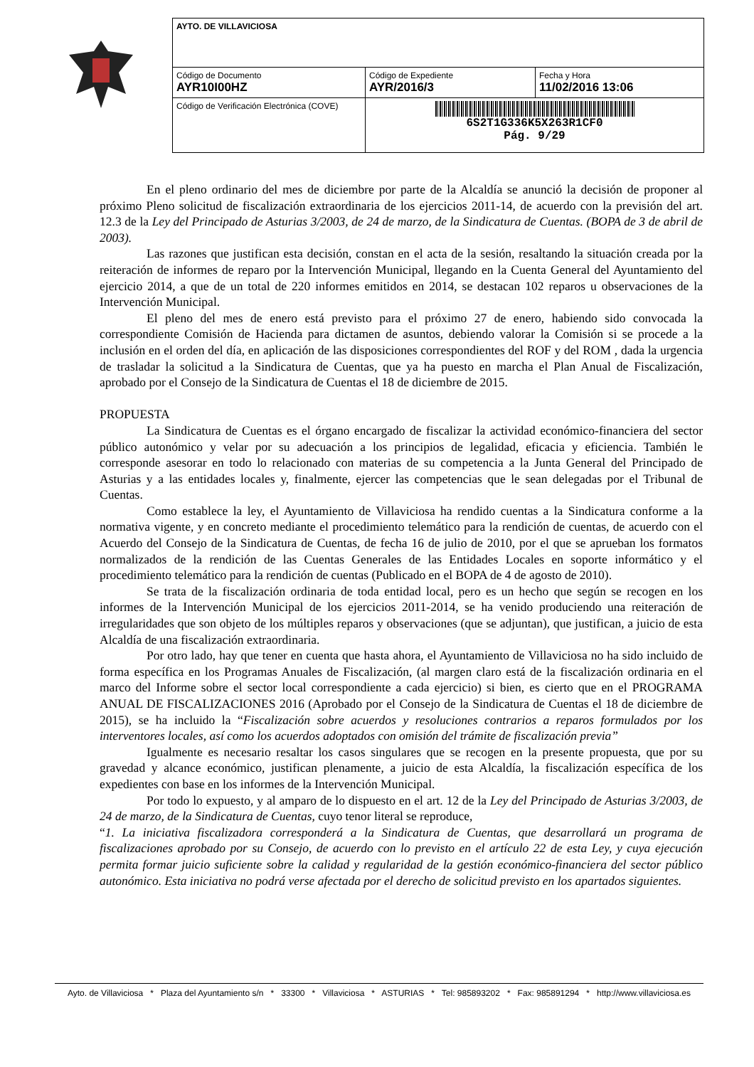| AYTO. DE VILLAVICIOSA | | |
| Código de Documento AYR10I00HZ | Código de Expediente AYR/2016/3 | Fecha y Hora 11/02/2016 13:06 |
| Código de Verificación Electrónica (COVE) | 6S2T1G336K5X263R1CF0 Pág. 9/29 | |
En el pleno ordinario del mes de diciembre por parte de la Alcaldía se anunció la decisión de proponer al próximo Pleno solicitud de fiscalización extraordinaria de los ejercicios 2011-14, de acuerdo con la previsión del art. 12.3 de la Ley del Principado de Asturias 3/2003, de 24 de marzo, de la Sindicatura de Cuentas. (BOPA de 3 de abril de 2003).
Las razones que justifican esta decisión, constan en el acta de la sesión, resaltando la situación creada por la reiteración de informes de reparo por la Intervención Municipal, llegando en la Cuenta General del Ayuntamiento del ejercicio 2014, a que de un total de 220 informes emitidos en 2014, se destacan 102 reparos u observaciones de la Intervención Municipal.
El pleno del mes de enero está previsto para el próximo 27 de enero, habiendo sido convocada la correspondiente Comisión de Hacienda para dictamen de asuntos, debiendo valorar la Comisión si se procede a la inclusión en el orden del día, en aplicación de las disposiciones correspondientes del ROF y del ROM , dada la urgencia de trasladar la solicitud a la Sindicatura de Cuentas, que ya ha puesto en marcha el Plan Anual de Fiscalización, aprobado por el Consejo de la Sindicatura de Cuentas el 18 de diciembre de 2015.
PROPUESTA
La Sindicatura de Cuentas es el órgano encargado de fiscalizar la actividad económico-financiera del sector público autonómico y velar por su adecuación a los principios de legalidad, eficacia y eficiencia. También le corresponde asesorar en todo lo relacionado con materias de su competencia a la Junta General del Principado de Asturias y a las entidades locales y, finalmente, ejercer las competencias que le sean delegadas por el Tribunal de Cuentas.
Como establece la ley, el Ayuntamiento de Villaviciosa ha rendido cuentas a la Sindicatura conforme a la normativa vigente, y en concreto mediante el procedimiento telemático para la rendición de cuentas, de acuerdo con el Acuerdo del Consejo de la Sindicatura de Cuentas, de fecha 16 de julio de 2010, por el que se aprueban los formatos normalizados de la rendición de las Cuentas Generales de las Entidades Locales en soporte informático y el procedimiento telemático para la rendición de cuentas (Publicado en el BOPA de 4 de agosto de 2010).
Se trata de la fiscalización ordinaria de toda entidad local, pero es un hecho que según se recogen en los informes de la Intervención Municipal de los ejercicios 2011-2014, se ha venido produciendo una reiteración de irregularidades que son objeto de los múltiples reparos y observaciones (que se adjuntan), que justifican, a juicio de esta Alcaldía de una fiscalización extraordinaria.
Por otro lado, hay que tener en cuenta que hasta ahora, el Ayuntamiento de Villaviciosa no ha sido incluido de forma específica en los Programas Anuales de Fiscalización, (al margen claro está de la fiscalización ordinaria en el marco del Informe sobre el sector local correspondiente a cada ejercicio) si bien, es cierto que en el PROGRAMA ANUAL DE FISCALIZACIONES 2016 (Aprobado por el Consejo de la Sindicatura de Cuentas el 18 de diciembre de 2015), se ha incluido la “Fiscalización sobre acuerdos y resoluciones contrarios a reparos formulados por los interventores locales, así como los acuerdos adoptados con omisión del trámite de fiscalización previa”
Igualmente es necesario resaltar los casos singulares que se recogen en la presente propuesta, que por su gravedad y alcance económico, justifican plenamente, a juicio de esta Alcaldía, la fiscalización específica de los expedientes con base en los informes de la Intervención Municipal.
Por todo lo expuesto, y al amparo de lo dispuesto en el art. 12 de la Ley del Principado de Asturias 3/2003, de 24 de marzo, de la Sindicatura de Cuentas, cuyo tenor literal se reproduce,
“1. La iniciativa fiscalizadora corresponderá a la Sindicatura de Cuentas, que desarrollará un programa de fiscalizaciones aprobado por su Consejo, de acuerdo con lo previsto en el artículo 22 de esta Ley, y cuya ejecución permita formar juicio suficiente sobre la calidad y regularidad de la gestión económico-financiera del sector público autonómico. Esta iniciativa no podrá verse afectada por el derecho de solicitud previsto en los apartados siguientes.
Ayto. de Villaviciosa * Plaza del Ayuntamiento s/n * 33300 * Villaviciosa * ASTURIAS * Tel: 985893202 * Fax: 985891294 * http://www.villaviciosa.es